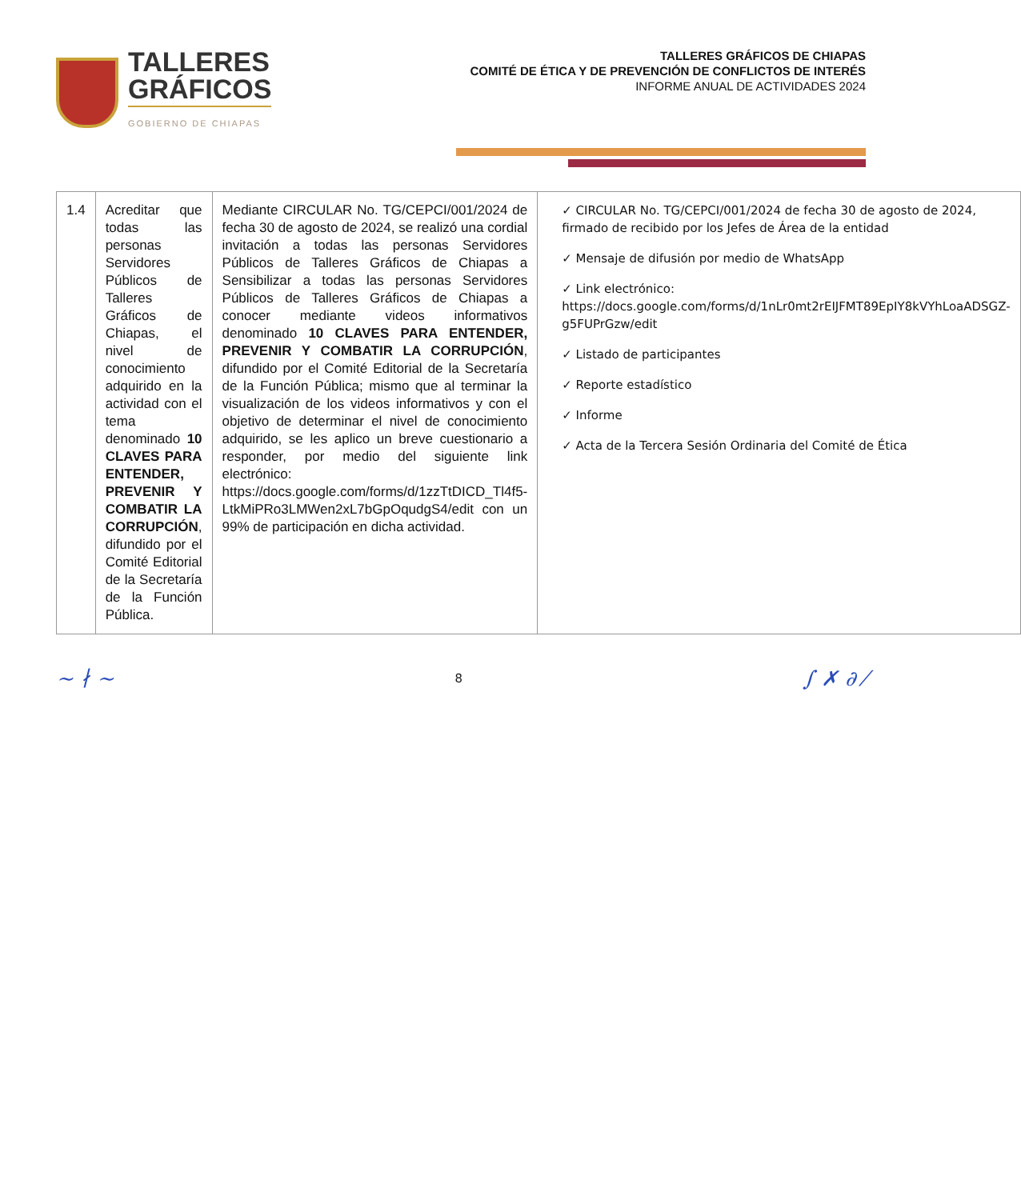TALLERES
GRÁFICOS
GOBIERNO DE CHIAPAS
TALLERES GRÁFICOS DE CHIAPAS
COMITÉ DE ÉTICA Y DE PREVENCIÓN DE CONFLICTOS DE INTERÉS
INFORME ANUAL DE ACTIVIDADES 2024
| 1.4 | Acreditar que todas las personas Servidores Públicos de Talleres Gráficos de Chiapas, el nivel de conocimiento adquirido en la actividad con el tema denominado 10 CLAVES PARA ENTENDER, PREVENIR Y COMBATIR LA CORRUPCIÓN , difundido por el Comité Editorial de la Secretaría de la Función Pública. | Mediante CIRCULAR No. TG/CEPCI/001/2024 de fecha 30 de agosto de 2024, se realizó una cordial invitación a todas las personas Servidores Públicos de Talleres Gráficos de Chiapas a Sensibilizar a todas las personas Servidores Públicos de Talleres Gráficos de Chiapas a conocer mediante videos informativos denominado 10 CLAVES PARA ENTENDER, PREVENIR Y COMBATIR LA CORRUPCIÓN , difundido por el Comité Editorial de la Secretaría de la Función Pública; mismo que al terminar la visualización de los videos informativos y con el objetivo de determinar el nivel de conocimiento adquirido, se les aplico un breve cuestionario a responder, por medio del siguiente link electrónico: https://docs.google.com/forms/d/1zzTtDICD_Tl4f5-LtkMiPRo3LMWen2xL7bGpOqudgS4/edit con un 99% de participación en dicha actividad. | ✓ CIRCULAR No. TG/CEPCI/001/2024 de fecha 30 de agosto de 2024, firmado de recibido por los Jefes de Área de la entidad ✓ Mensaje de difusión por medio de WhatsApp ✓ Link electrónico: https://docs.google.com/forms/d/1nLr0mt2rEIJFMT89EpIY8kVYhLoaADSGZ-g5FUPrGzw/edit ✓ Listado de participantes ✓ Reporte estadístico ✓ Informe ✓ Acta de la Tercera Sesión Ordinaria del Comité de Ética |
~ ∤ ~
8
∫ ✗ ∂ ⁄